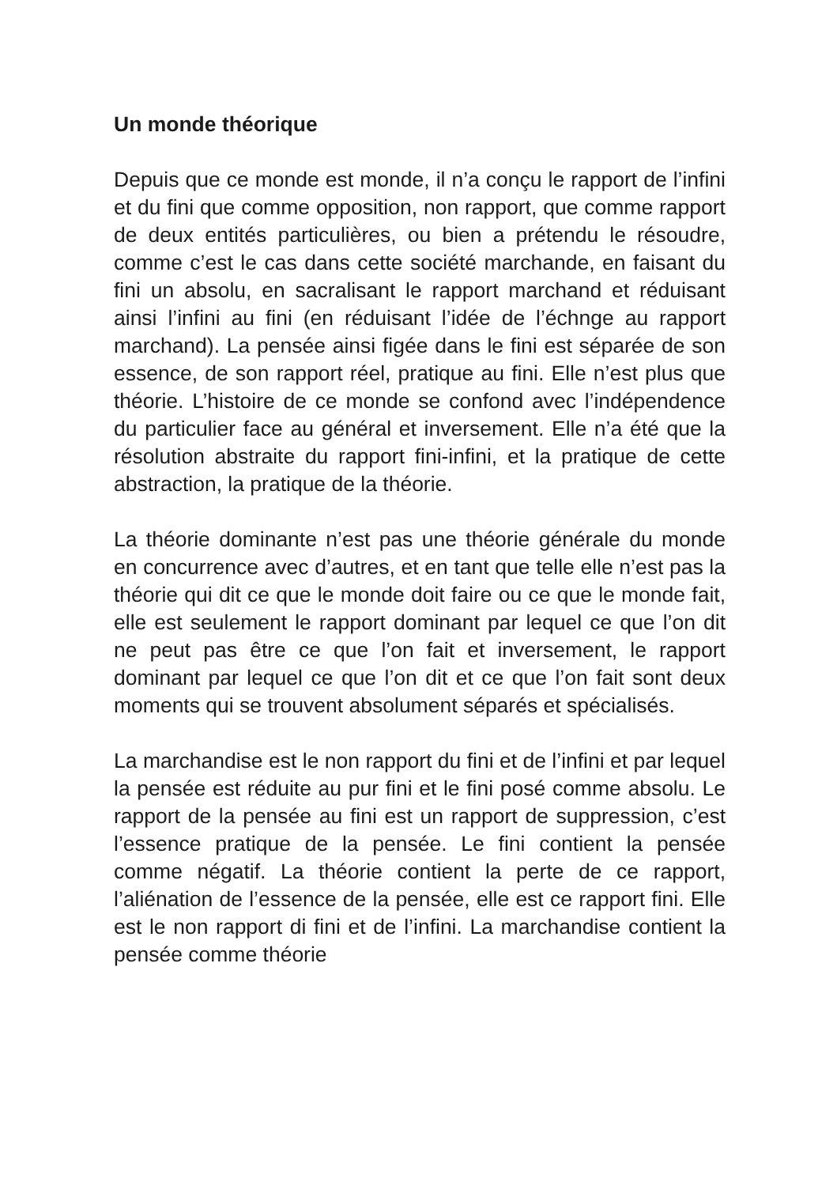Un monde théorique
Depuis que ce monde est monde, il n’a conçu le rapport de l’infini et du fini que comme opposition, non rapport, que comme rapport de deux entités particulières, ou bien a prétendu le résoudre, comme c’est le cas dans cette société marchande, en faisant du fini un absolu, en sacralisant le rapport marchand et réduisant ainsi l’infini au fini (en réduisant l’idée de l’échnge au rapport marchand). La pensée ainsi figée dans le fini est séparée de son essence, de son rapport réel, pratique au fini. Elle n’est plus que théorie. L’histoire de ce monde se confond avec l’indépendence du particulier face au général et inversement. Elle n’a été que la résolution abstraite du rapport fini-infini, et la pratique de cette abstraction, la pratique de la théorie.
La théorie dominante n’est pas une théorie générale du monde en concurrence avec d’autres, et en tant que telle elle n’est pas la théorie qui dit ce que le monde doit faire ou ce que le monde fait, elle est seulement le rapport dominant par lequel ce que l’on dit ne peut pas être ce que l’on fait et inversement, le rapport dominant par lequel ce que l’on dit et ce que l’on fait sont deux moments qui se trouvent absolument séparés et spécialisés.
La marchandise est le non rapport du fini et de l’infini et par lequel la pensée est réduite au pur fini et le fini posé comme absolu. Le rapport de la pensée au fini est un rapport de suppression, c’est l’essence pratique de la pensée. Le fini contient la pensée comme négatif. La théorie contient la perte de ce rapport, l’aliénation de l’essence de la pensée, elle est ce rapport fini. Elle est le non rapport di fini et de l’infini. La marchandise contient la pensée comme théorie